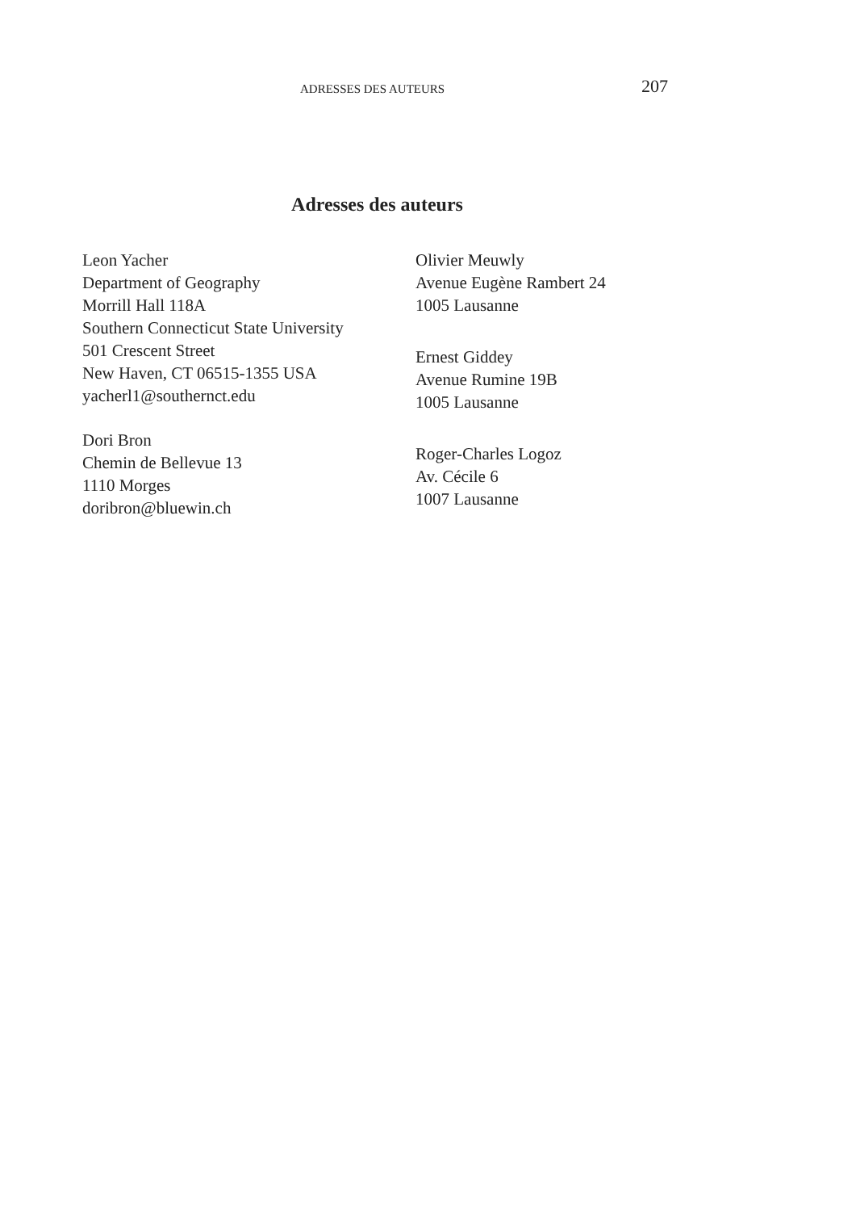ADRESSES DES AUTEURS 207
Adresses des auteurs
Leon Yacher
Department of Geography
Morrill Hall 118A
Southern Connecticut State University
501 Crescent Street
New Haven, CT 06515-1355 USA
yacherl1@southernct.edu
Dori Bron
Chemin de Bellevue 13
1110 Morges
doribron@bluewin.ch
Olivier Meuwly
Avenue Eugène Rambert 24
1005 Lausanne
Ernest Giddey
Avenue Rumine 19B
1005 Lausanne
Roger-Charles Logoz
Av. Cécile 6
1007 Lausanne